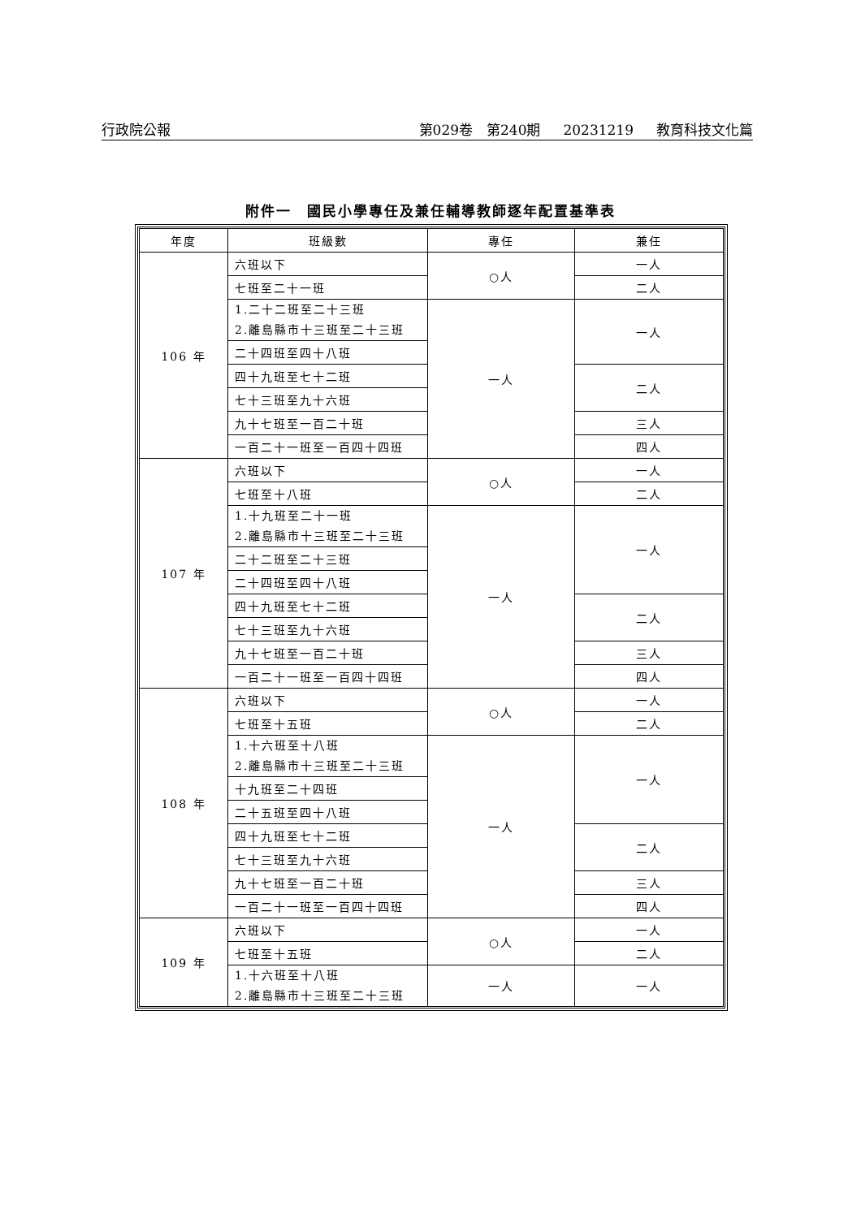行政院公報 第029卷　第240期 20231219 教育科技文化篇
附件一　國民小學專任及兼任輔導教師逐年配置基準表
| 年度 | 班級數 | 專任 | 兼任 |
| --- | --- | --- | --- |
| 106 年 | 六班以下 | ○人 | 一人 |
| | 七班至二十一班 | | 二人 |
| | 1.二十二班至二十三班 2.離島縣市十三班至二十三班 | 一人 | 一人 |
| | 二十四班至四十八班 | | |
| | 四十九班至七十二班 | | 二人 |
| | 七十三班至九十六班 | | |
| | 九十七班至一百二十班 | | 三人 |
| | 一百二十一班至一百四十四班 | | 四人 |
| 107 年 | 六班以下 | ○人 | 一人 |
| | 七班至十八班 | | 二人 |
| | 1.十九班至二十一班 2.離島縣市十三班至二十三班 | 一人 | 一人 |
| | 二十二班至二十三班 | | |
| | 二十四班至四十八班 | | |
| | 四十九班至七十二班 | | 二人 |
| | 七十三班至九十六班 | | |
| | 九十七班至一百二十班 | | 三人 |
| | 一百二十一班至一百四十四班 | | 四人 |
| 108 年 | 六班以下 | ○人 | 一人 |
| | 七班至十五班 | | 二人 |
| | 1.十六班至十八班 2.離島縣市十三班至二十三班 | 一人 | 一人 |
| | 十九班至二十四班 | | |
| | 二十五班至四十八班 | | |
| | 四十九班至七十二班 | | 二人 |
| | 七十三班至九十六班 | | |
| | 九十七班至一百二十班 | | 三人 |
| | 一百二十一班至一百四十四班 | | 四人 |
| 109 年 | 六班以下 | ○人 | 一人 |
| | 七班至十五班 | | 二人 |
| | 1.十六班至十八班 2.離島縣市十三班至二十三班 | 一人 | 一人 |